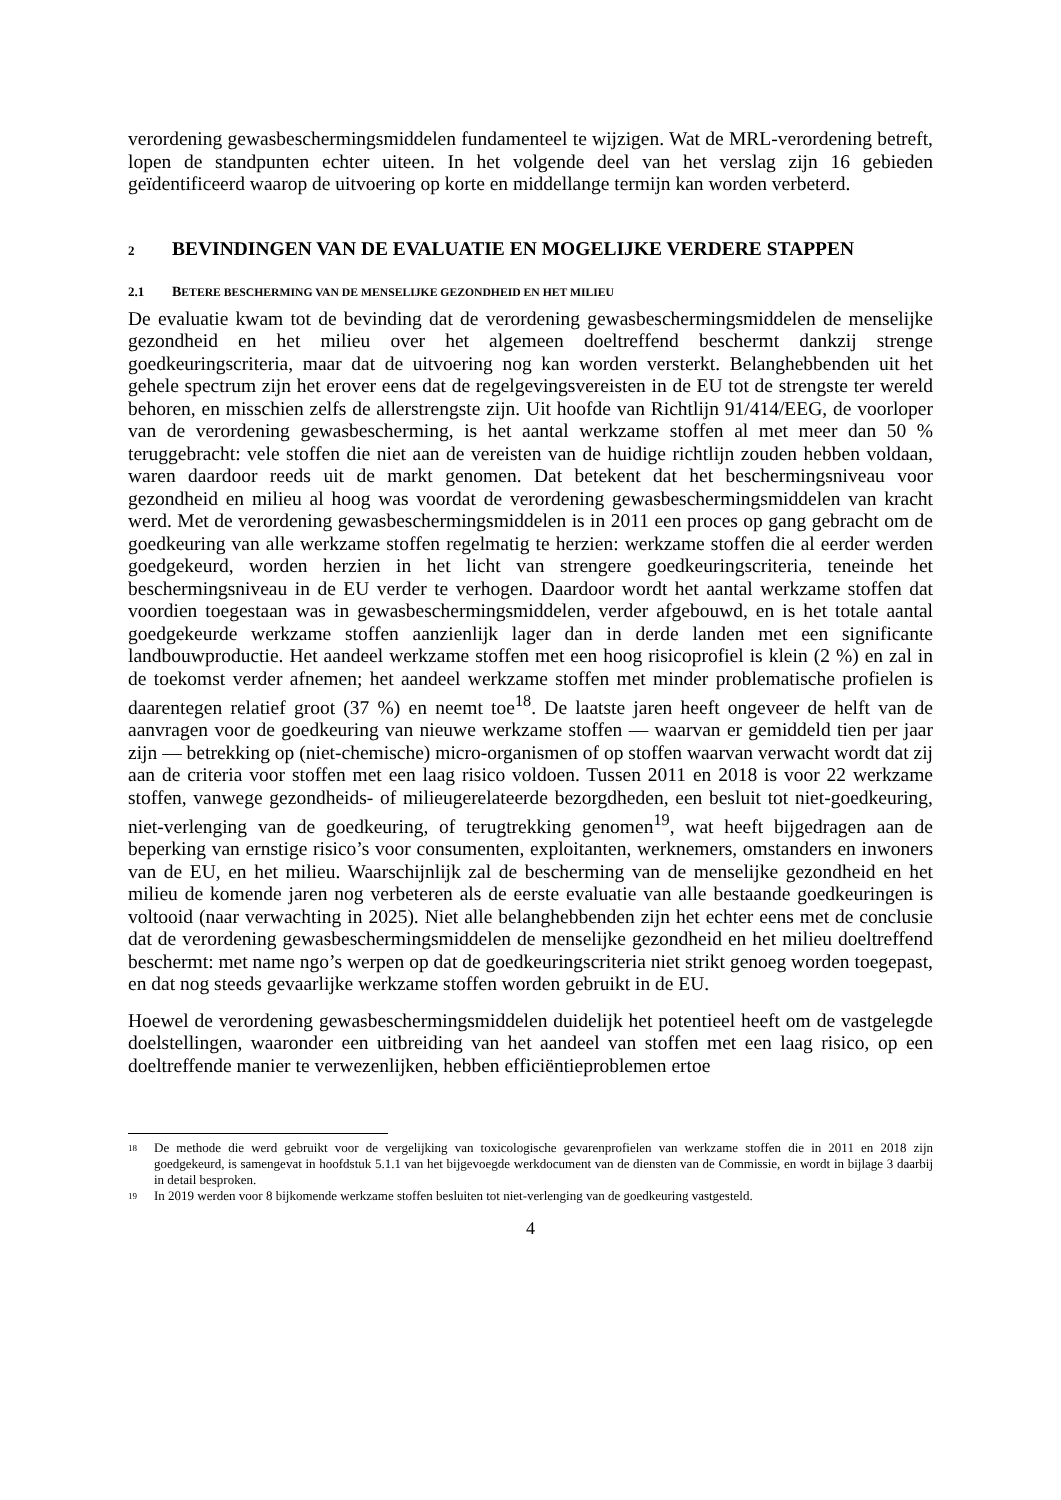verordening gewasbeschermingsmiddelen fundamenteel te wijzigen. Wat de MRL-verordening betreft, lopen de standpunten echter uiteen. In het volgende deel van het verslag zijn 16 gebieden geïdentificeerd waarop de uitvoering op korte en middellange termijn kan worden verbeterd.
2 BEVINDINGEN VAN DE EVALUATIE EN MOGELIJKE VERDERE STAPPEN
2.1 BETERE BESCHERMING VAN DE MENSELIJKE GEZONDHEID EN HET MILIEU
De evaluatie kwam tot de bevinding dat de verordening gewasbeschermingsmiddelen de menselijke gezondheid en het milieu over het algemeen doeltreffend beschermt dankzij strenge goedkeuringscriteria, maar dat de uitvoering nog kan worden versterkt. Belanghebbenden uit het gehele spectrum zijn het erover eens dat de regelgevingsvereisten in de EU tot de strengste ter wereld behoren, en misschien zelfs de allerstrengste zijn. Uit hoofde van Richtlijn 91/414/EEG, de voorloper van de verordening gewasbescherming, is het aantal werkzame stoffen al met meer dan 50 % teruggebracht: vele stoffen die niet aan de vereisten van de huidige richtlijn zouden hebben voldaan, waren daardoor reeds uit de markt genomen. Dat betekent dat het beschermingsniveau voor gezondheid en milieu al hoog was voordat de verordening gewasbeschermingsmiddelen van kracht werd. Met de verordening gewasbeschermingsmiddelen is in 2011 een proces op gang gebracht om de goedkeuring van alle werkzame stoffen regelmatig te herzien: werkzame stoffen die al eerder werden goedgekeurd, worden herzien in het licht van strengere goedkeuringscriteria, teneinde het beschermingsniveau in de EU verder te verhogen. Daardoor wordt het aantal werkzame stoffen dat voordien toegestaan was in gewasbeschermingsmiddelen, verder afgebouwd, en is het totale aantal goedgekeurde werkzame stoffen aanzienlijk lager dan in derde landen met een significante landbouwproductie. Het aandeel werkzame stoffen met een hoog risicoprofiel is klein (2 %) en zal in de toekomst verder afnemen; het aandeel werkzame stoffen met minder problematische profielen is daarentegen relatief groot (37 %) en neemt toe<sup>18</sup>. De laatste jaren heeft ongeveer de helft van de aanvragen voor de goedkeuring van nieuwe werkzame stoffen — waarvan er gemiddeld tien per jaar zijn — betrekking op (niet-chemische) micro-organismen of op stoffen waarvan verwacht wordt dat zij aan de criteria voor stoffen met een laag risico voldoen. Tussen 2011 en 2018 is voor 22 werkzame stoffen, vanwege gezondheids- of milieugerelateerde bezorgdheden, een besluit tot niet-goedkeuring, niet-verlenging van de goedkeuring, of terugtrekking genomen<sup>19</sup>, wat heeft bijgedragen aan de beperking van ernstige risico’s voor consumenten, exploitanten, werknemers, omstanders en inwoners van de EU, en het milieu. Waarschijnlijk zal de bescherming van de menselijke gezondheid en het milieu de komende jaren nog verbeteren als de eerste evaluatie van alle bestaande goedkeuringen is voltooid (naar verwachting in 2025). Niet alle belanghebbenden zijn het echter eens met de conclusie dat de verordening gewasbeschermingsmiddelen de menselijke gezondheid en het milieu doeltreffend beschermt: met name ngo’s werpen op dat de goedkeuringscriteria niet strikt genoeg worden toegepast, en dat nog steeds gevaarlijke werkzame stoffen worden gebruikt in de EU.
Hoewel de verordening gewasbeschermingsmiddelen duidelijk het potentieel heeft om de vastgelegde doelstellingen, waaronder een uitbreiding van het aandeel van stoffen met een laag risico, op een doeltreffende manier te verwezenlijken, hebben efficiëntieproblemen ertoe
18 De methode die werd gebruikt voor de vergelijking van toxicologische gevarenprofielen van werkzame stoffen die in 2011 en 2018 zijn goedgekeurd, is samengevat in hoofdstuk 5.1.1 van het bijgevoegde werkdocument van de diensten van de Commissie, en wordt in bijlage 3 daarbij in detail besproken.
19 In 2019 werden voor 8 bijkomende werkzame stoffen besluiten tot niet-verlenging van de goedkeuring vastgesteld.
4